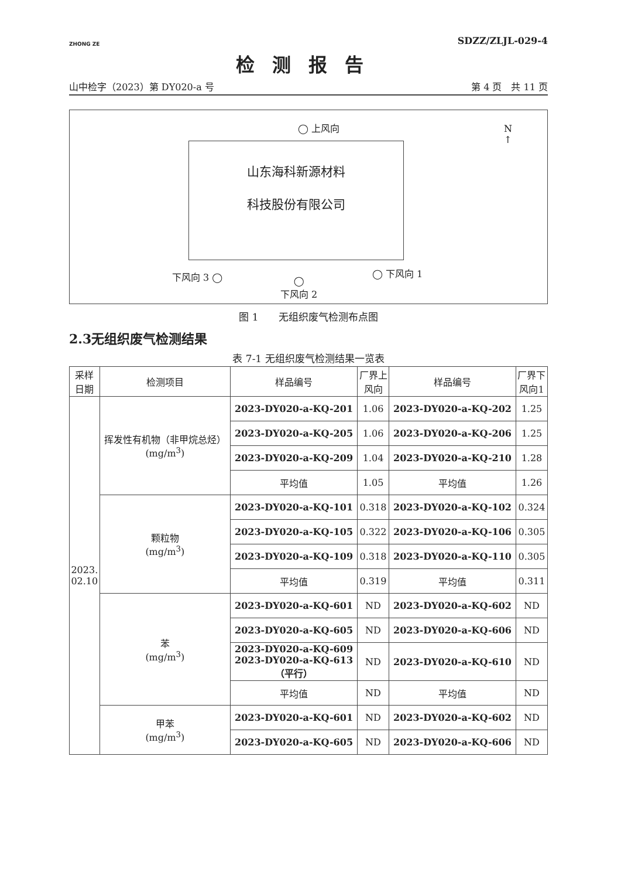ZHONG ZE
SDZZ/ZLJL-029-4
检测报告
山中检字（2023）第 DY020-a 号 第 4 页　共 11 页
◯ 上风向 N
↑
山东海科新源材料
科技股份有限公司
下风向 3 ◯ ◯ 下风向 1
◯
下风向 2
图 1　　无组织废气检测布点图
2.3无组织废气检测结果
表 7-1 无组织废气检测结果一览表
| 采样 日期 | 检测项目 | 样品编号 | 厂界上 风向 | 样品编号 | 厂界下 风向1 |
| --- | --- | --- | --- | --- | --- |
| 2023. 02.10 | 挥发性有机物（非甲烷总烃） (mg/m<sup>3</sup>) | 2023-DY020-a-KQ-201 | 1.06 | 2023-DY020-a-KQ-202 | 1.25 |
| | | 2023-DY020-a-KQ-205 | 1.06 | 2023-DY020-a-KQ-206 | 1.25 |
| | | 2023-DY020-a-KQ-209 | 1.04 | 2023-DY020-a-KQ-210 | 1.28 |
| | | 平均值 | 1.05 | 平均值 | 1.26 |
| | 颗粒物 (mg/m<sup>3</sup>) | 2023-DY020-a-KQ-101 | 0.318 | 2023-DY020-a-KQ-102 | 0.324 |
| | | 2023-DY020-a-KQ-105 | 0.322 | 2023-DY020-a-KQ-106 | 0.305 |
| | | 2023-DY020-a-KQ-109 | 0.318 | 2023-DY020-a-KQ-110 | 0.305 |
| | | 平均值 | 0.319 | 平均值 | 0.311 |
| | 苯 (mg/m<sup>3</sup>) | 2023-DY020-a-KQ-601 | ND | 2023-DY020-a-KQ-602 | ND |
| | | 2023-DY020-a-KQ-605 | ND | 2023-DY020-a-KQ-606 | ND |
| | | 2023-DY020-a-KQ-609 2023-DY020-a-KQ-613 （平行） | ND | 2023-DY020-a-KQ-610 | ND |
| | | 平均值 | ND | 平均值 | ND |
| | 甲苯 (mg/m<sup>3</sup>) | 2023-DY020-a-KQ-601 | ND | 2023-DY020-a-KQ-602 | ND |
| | | 2023-DY020-a-KQ-605 | ND | 2023-DY020-a-KQ-606 | ND |